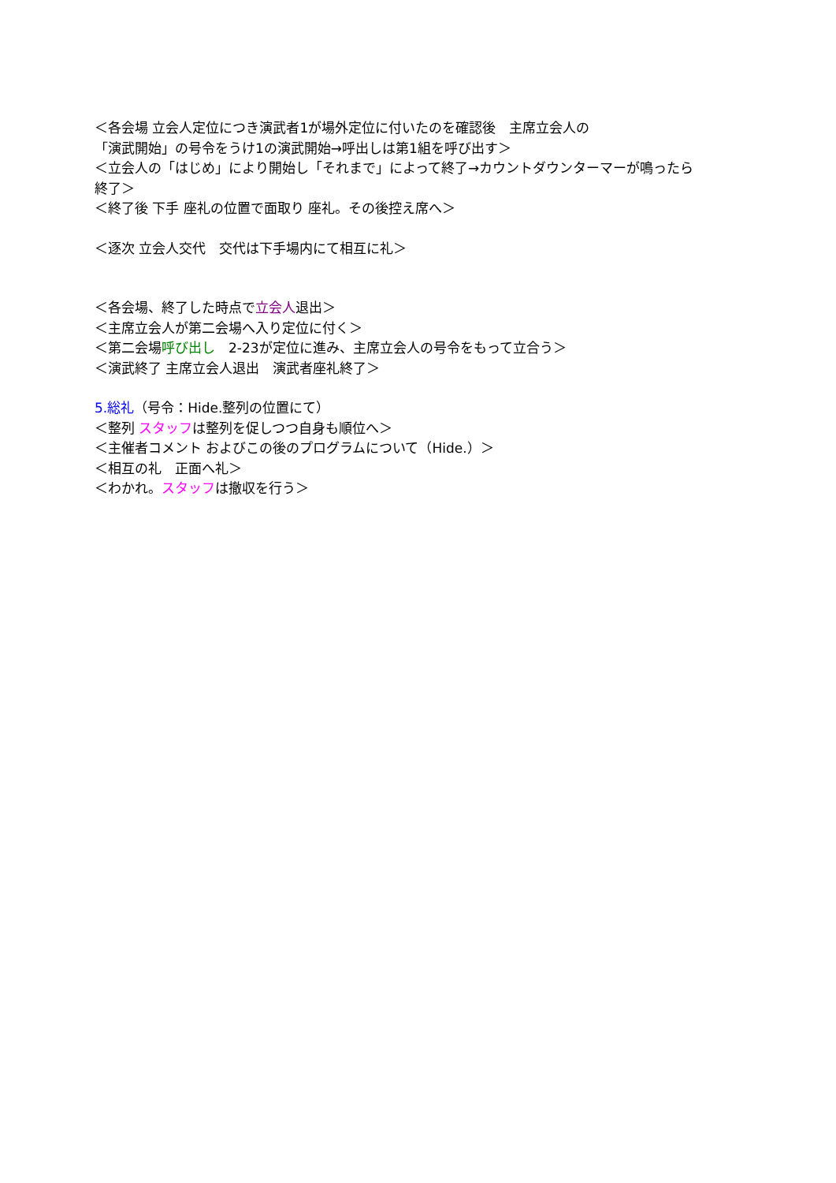＜各会場 立会人定位につき演武者1が場外定位に付いたのを確認後　主席立会人の
「演武開始」の号令をうけ1の演武開始→呼出しは第1組を呼び出す＞
＜立会人の「はじめ」により開始し「それまで」によって終了→カウントダウンターマーが鳴ったら
終了＞
＜終了後 下手 座礼の位置で面取り 座礼。その後控え席へ＞
＜逐次 立会人交代　交代は下手場内にて相互に礼＞
＜各会場、終了した時点で立会人退出＞
＜主席立会人が第二会場へ入り定位に付く＞
＜第二会場呼び出し　2-23が定位に進み、主席立会人の号令をもって立合う＞
＜演武終了 主席立会人退出　演武者座礼終了＞
5.総礼（号令：Hide.整列の位置にて）
＜整列 スタッフは整列を促しつつ自身も順位へ＞
＜主催者コメント およびこの後のプログラムについて（Hide.）＞
＜相互の礼　正面へ礼＞
＜わかれ。スタッフは撤収を行う＞